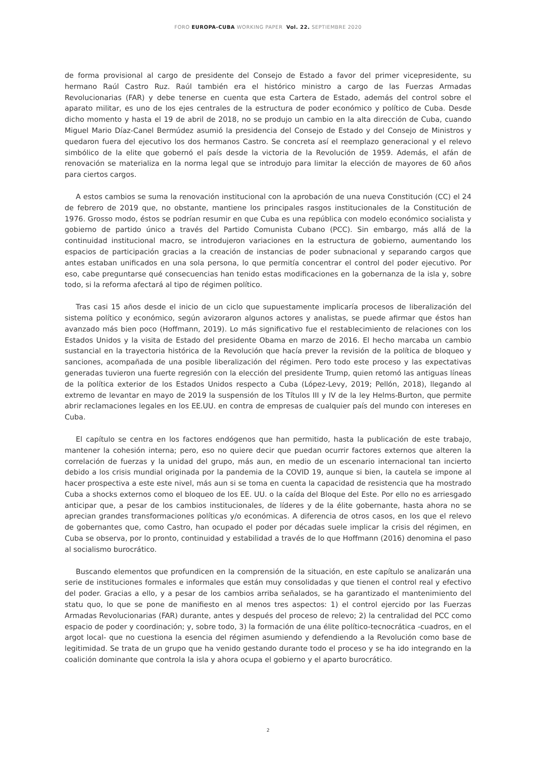FORO EUROPA-CUBA WORKING PAPER Vol. 22. SEPTIEMBRE 2020
de forma provisional al cargo de presidente del Consejo de Estado a favor del primer vicepresidente, su hermano Raúl Castro Ruz. Raúl también era el histórico ministro a cargo de las Fuerzas Armadas Revolucionarias (FAR) y debe tenerse en cuenta que esta Cartera de Estado, además del control sobre el aparato militar, es uno de los ejes centrales de la estructura de poder económico y político de Cuba. Desde dicho momento y hasta el 19 de abril de 2018, no se produjo un cambio en la alta dirección de Cuba, cuando Miguel Mario Díaz-Canel Bermúdez asumió la presidencia del Consejo de Estado y del Consejo de Ministros y quedaron fuera del ejecutivo los dos hermanos Castro. Se concreta así el reemplazo generacional y el relevo simbólico de la elite que gobernó el país desde la victoria de la Revolución de 1959. Además, el afán de renovación se materializa en la norma legal que se introdujo para limitar la elección de mayores de 60 años para ciertos cargos.
A estos cambios se suma la renovación institucional con la aprobación de una nueva Constitución (CC) el 24 de febrero de 2019 que, no obstante, mantiene los principales rasgos institucionales de la Constitución de 1976. Grosso modo, éstos se podrían resumir en que Cuba es una república con modelo económico socialista y gobierno de partido único a través del Partido Comunista Cubano (PCC). Sin embargo, más allá de la continuidad institucional macro, se introdujeron variaciones en la estructura de gobierno, aumentando los espacios de participación gracias a la creación de instancias de poder subnacional y separando cargos que antes estaban unificados en una sola persona, lo que permitía concentrar el control del poder ejecutivo. Por eso, cabe preguntarse qué consecuencias han tenido estas modificaciones en la gobernanza de la isla y, sobre todo, si la reforma afectará al tipo de régimen político.
Tras casi 15 años desde el inicio de un ciclo que supuestamente implicaría procesos de liberalización del sistema político y económico, según avizoraron algunos actores y analistas, se puede afirmar que éstos han avanzado más bien poco (Hoffmann, 2019). Lo más significativo fue el restablecimiento de relaciones con los Estados Unidos y la visita de Estado del presidente Obama en marzo de 2016. El hecho marcaba un cambio sustancial en la trayectoria histórica de la Revolución que hacía prever la revisión de la política de bloqueo y sanciones, acompañada de una posible liberalización del régimen. Pero todo este proceso y las expectativas generadas tuvieron una fuerte regresión con la elección del presidente Trump, quien retomó las antiguas líneas de la política exterior de los Estados Unidos respecto a Cuba (López-Levy, 2019; Pellón, 2018), llegando al extremo de levantar en mayo de 2019 la suspensión de los Títulos III y IV de la ley Helms-Burton, que permite abrir reclamaciones legales en los EE.UU. en contra de empresas de cualquier país del mundo con intereses en Cuba.
El capítulo se centra en los factores endógenos que han permitido, hasta la publicación de este trabajo, mantener la cohesión interna; pero, eso no quiere decir que puedan ocurrir factores externos que alteren la correlación de fuerzas y la unidad del grupo, más aun, en medio de un escenario internacional tan incierto debido a los crisis mundial originada por la pandemia de la COVID 19, aunque si bien, la cautela se impone al hacer prospectiva a este este nivel, más aun si se toma en cuenta la capacidad de resistencia que ha mostrado Cuba a shocks externos como el bloqueo de los EE. UU. o la caída del Bloque del Este. Por ello no es arriesgado anticipar que, a pesar de los cambios institucionales, de líderes y de la élite gobernante, hasta ahora no se aprecian grandes transformaciones políticas y/o económicas. A diferencia de otros casos, en los que el relevo de gobernantes que, como Castro, han ocupado el poder por décadas suele implicar la crisis del régimen, en Cuba se observa, por lo pronto, continuidad y estabilidad a través de lo que Hoffmann (2016) denomina el paso al socialismo burocrático.
Buscando elementos que profundicen en la comprensión de la situación, en este capítulo se analizarán una serie de instituciones formales e informales que están muy consolidadas y que tienen el control real y efectivo del poder. Gracias a ello, y a pesar de los cambios arriba señalados, se ha garantizado el mantenimiento del statu quo, lo que se pone de manifiesto en al menos tres aspectos: 1) el control ejercido por las Fuerzas Armadas Revolucionarias (FAR) durante, antes y después del proceso de relevo; 2) la centralidad del PCC como espacio de poder y coordinación; y, sobre todo, 3) la formación de una élite político-tecnocrática -cuadros, en el argot local- que no cuestiona la esencia del régimen asumiendo y defendiendo a la Revolución como base de legitimidad. Se trata de un grupo que ha venido gestando durante todo el proceso y se ha ido integrando en la coalición dominante que controla la isla y ahora ocupa el gobierno y el aparto burocrático.
2